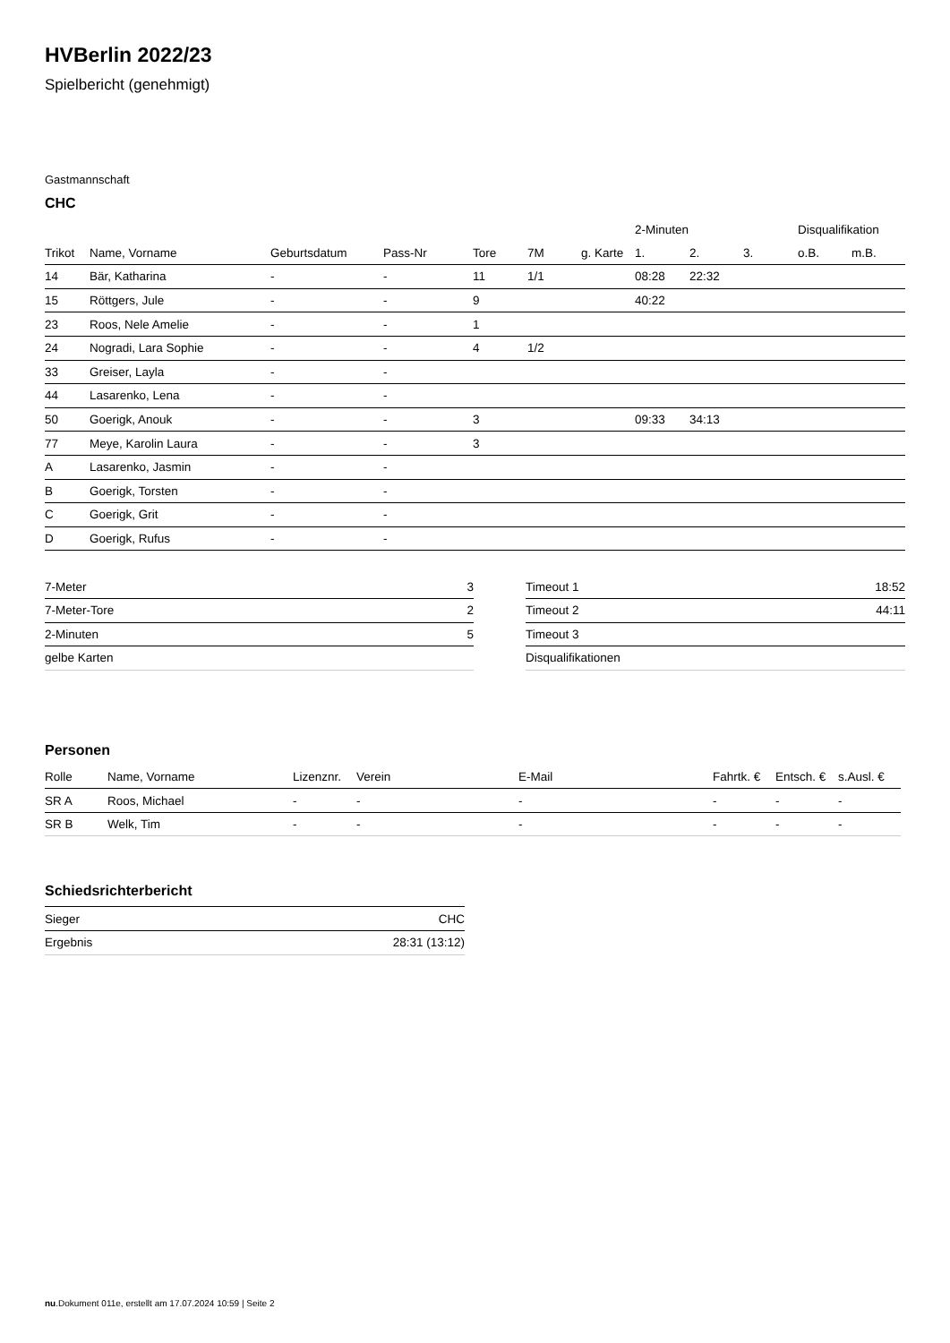HVBerlin 2022/23
Spielbericht (genehmigt)
Gastmannschaft
CHC
| | | | | | | | 2-Minuten | | | Disqualifikation | |
| --- | --- | --- | --- | --- | --- | --- | --- | --- | --- | --- | --- |
| Trikot | Name, Vorname | Geburtsdatum | Pass-Nr | Tore | 7M | g. Karte | 1. | 2. | 3. | o.B. | m.B. |
| 14 | Bär, Katharina | - | - | 11 | 1/1 | | 08:28 | 22:32 | | | |
| 15 | Röttgers, Jule | - | - | 9 | | | 40:22 | | | | |
| 23 | Roos, Nele Amelie | - | - | 1 | | | | | | | |
| 24 | Nogradi, Lara Sophie | - | - | 4 | 1/2 | | | | | | |
| 33 | Greiser, Layla | - | - | | | | | | | | |
| 44 | Lasarenko, Lena | - | - | | | | | | | | |
| 50 | Goerigk, Anouk | - | - | 3 | | | 09:33 | 34:13 | | | |
| 77 | Meye, Karolin Laura | - | - | 3 | | | | | | | |
| A | Lasarenko, Jasmin | - | - | | | | | | | | |
| B | Goerigk, Torsten | - | - | | | | | | | | |
| C | Goerigk, Grit | - | - | | | | | | | | |
| D | Goerigk, Rufus | - | - | | | | | | | | |
| 7-Meter | 3 |
| 7-Meter-Tore | 2 |
| 2-Minuten | 5 |
| gelbe Karten | |
| Timeout 1 | 18:52 |
| Timeout 2 | 44:11 |
| Timeout 3 | |
| Disqualifikationen | |
Personen
| Rolle | Name, Vorname | Lizenznr. | Verein | E-Mail | Fahrtk. € | Entsch. € | s.Ausl. € |
| --- | --- | --- | --- | --- | --- | --- | --- |
| SR A | Roos, Michael | - | - | - | - | - | - |
| SR B | Welk, Tim | - | - | - | - | - | - |
Schiedsrichterbericht
| Sieger | CHC |
| Ergebnis | 28:31 (13:12) |
nu.Dokument 011e, erstellt am 17.07.2024 10:59 | Seite 2